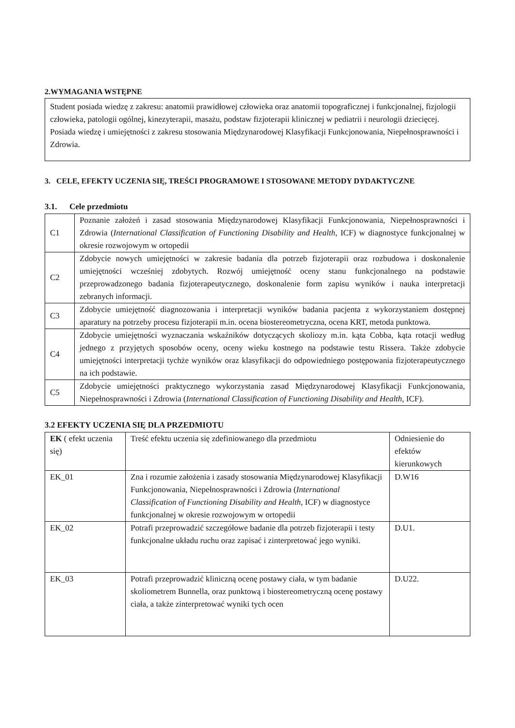2.WYMAGANIA WSTĘPNE
Student posiada wiedzę z zakresu: anatomii prawidłowej człowieka oraz anatomii topograficznej i funkcjonalnej, fizjologii człowieka, patologii ogólnej, kinezyterapii, masażu, podstaw fizjoterapii klinicznej w pediatrii i neurologii dziecięcej. Posiada wiedzę i umiejętności z zakresu stosowania Międzynarodowej Klasyfikacji Funkcjonowania, Niepełnosprawności i Zdrowia.
3. CELE, EFEKTY UCZENIA SIĘ, TREŚCI PROGRAMOWE I STOSOWANE METODY DYDAKTYCZNE
3.1. Cele przedmiotu
| C1 | Poznanie założeń i zasad stosowania Międzynarodowej Klasyfikacji Funkcjonowania, Niepełnosprawności i Zdrowia ( International Classification of Functioning Disability and Health , ICF) w diagnostyce funkcjonalnej w okresie rozwojowym w ortopedii |
| C2 | Zdobycie nowych umiejętności w zakresie badania dla potrzeb fizjoterapii oraz rozbudowa i doskonalenie umiejętności wcześniej zdobytych. Rozwój umiejętność oceny stanu funkcjonalnego na podstawie przeprowadzonego badania fizjoterapeutycznego, doskonalenie form zapisu wyników i nauka interpretacji zebranych informacji. |
| C3 | Zdobycie umiejętność diagnozowania i interpretacji wyników badania pacjenta z wykorzystaniem dostępnej aparatury na potrzeby procesu fizjoterapii m.in. ocena biostereometryczna, ocena KRT, metoda punktowa. |
| C4 | Zdobycie umiejętności wyznaczania wskaźników dotyczących skoliozy m.in. kąta Cobba, kąta rotacji według jednego z przyjętych sposobów oceny, oceny wieku kostnego na podstawie testu Rissera. Także zdobycie umiejętności interpretacji tychże wyników oraz klasyfikacji do odpowiedniego postępowania fizjoterapeutycznego na ich podstawie. |
| C5 | Zdobycie umiejętności praktycznego wykorzystania zasad Międzynarodowej Klasyfikacji Funkcjonowania, Niepełnosprawności i Zdrowia ( International Classification of Functioning Disability and Health , ICF). |
3.2 EFEKTY UCZENIA SIĘ DLA PRZEDMIOTU
| EK ( efekt uczenia się) | Treść efektu uczenia się zdefiniowanego dla przedmiotu | Odniesienie do efektów kierunkowych |
| --- | --- | --- |
| EK_01 | Zna i rozumie założenia i zasady stosowania Międzynarodowej Klasyfikacji Funkcjonowania, Niepełnosprawności i Zdrowia ( International Classification of Functioning Disability and Health , ICF) w diagnostyce funkcjonalnej w okresie rozwojowym w ortopedii | D.W16 |
| EK_02 | Potrafi przeprowadzić szczegółowe badanie dla potrzeb fizjoterapii i testy funkcjonalne układu ruchu oraz zapisać i zinterpretować jego wyniki. | D.U1. |
| EK_03 | Potrafi przeprowadzić kliniczną ocenę postawy ciała, w tym badanie skoliometrem Bunnella, oraz punktową i biostereometryczną ocenę postawy ciała, a także zinterpretować wyniki tych ocen | D.U22. |